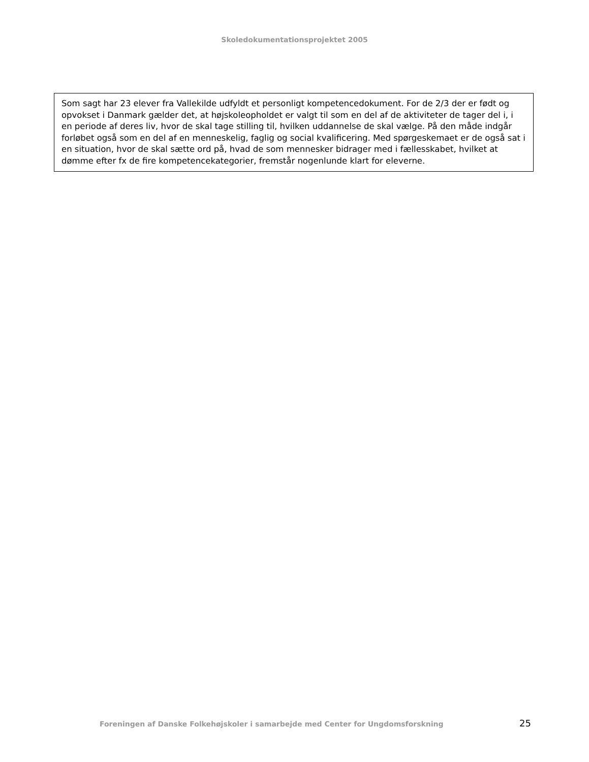Skoledokumentationsprojektet 2005
Som sagt har 23 elever fra Vallekilde udfyldt et personligt kompetencedokument. For de 2/3 der er født og opvokset i Danmark gælder det, at højskoleopholdet er valgt til som en del af de aktiviteter de tager del i, i en periode af deres liv, hvor de skal tage stilling til, hvilken uddannelse de skal vælge. På den måde indgår forløbet også som en del af en menneskelig, faglig og social kvalificering. Med spørgeskemaet er de også sat i en situation, hvor de skal sætte ord på, hvad de som mennesker bidrager med i fællesskabet, hvilket at dømme efter fx de fire kompetencekategorier, fremstår nogenlunde klart for eleverne.
Foreningen af Danske Folkehøjskoler i samarbejde med Center for Ungdomsforskning
25